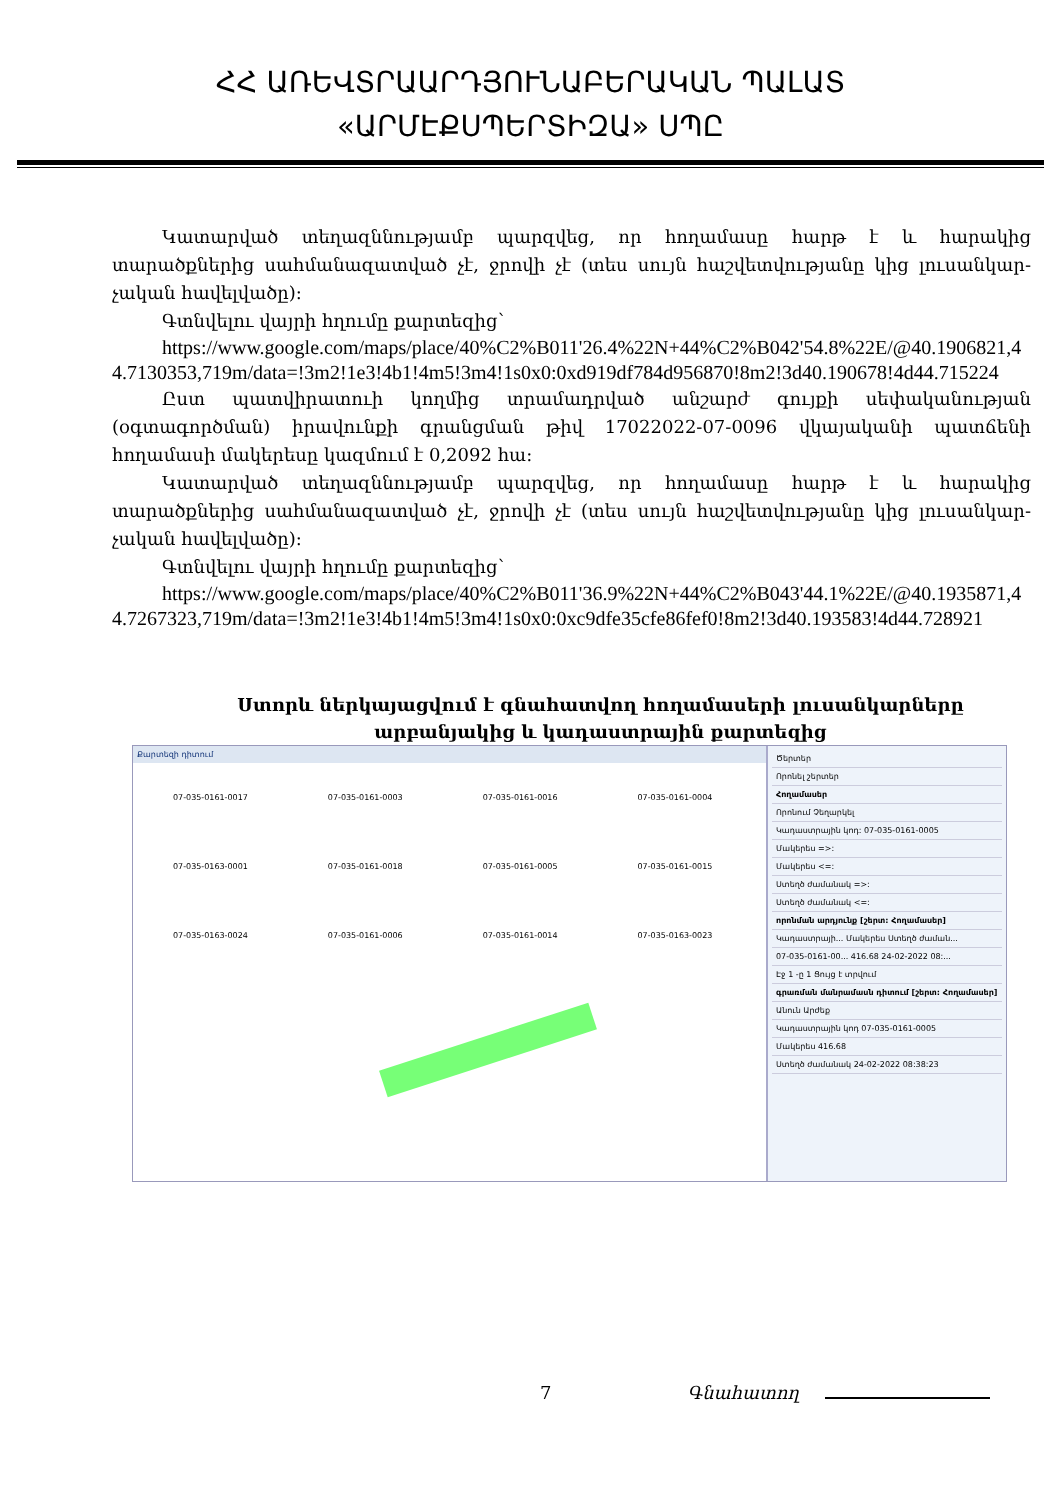ՀՀ ԱՌԵՎՏՐԱԱՐԴՅՈՒՆԱԲԵՐԱԿԱՆ ՊԱԼԱՏ
«ԱՐՄԷՔՍՊԵՐՏԻԶԱ» ՍՊԸ
Կատարված տեղազննությամբ պարզվեց, որ հողամասը հարթ է և հարակից տարածքներից սահմանազատված չէ, ջրովի չէ (տես սույն հաշվետվությանը կից լուսանկար-չական հավելվածը):
Գտնվելու վայրի հղումը քարտեզից՝
https://www.google.com/maps/place/40%C2%B011'26.4%22N+44%C2%B042'54.8%22E/@40.1906821,44.7130353,719m/data=!3m2!1e3!4b1!4m5!3m4!1s0x0:0xd919df784d956870!8m2!3d40.190678!4d44.715224
Ըստ պատվիրատուի կողմից տրամադրված անշարժ գույքի սեփականության (օգտագործման) իրավունքի գրանցման թիվ 17022022-07-0096 վկայականի պատճենի հողամասի մակերեսը կազմում է 0,2092 հա:
Կատարված տեղազննությամբ պարզվեց, որ հողամասը հարթ է և հարակից տարածքներից սահմանազատված չէ, ջրովի չէ (տես սույն հաշվետվությանը կից լուսանկար-չական հավելվածը):
Գտնվելու վայրի հղումը քարտեզից՝
https://www.google.com/maps/place/40%C2%B011'36.9%22N+44%C2%B043'44.1%22E/@40.1935871,44.7267323,719m/data=!3m2!1e3!4b1!4m5!3m4!1s0x0:0xc9dfe35cfe86fef0!8m2!3d40.193583!4d44.728921
Ստորև ներկայացվում է գնահատվող հողամասերի լուսանկարները արբանյակից և կադաստրային քարտեզից
Քարտեզի դիտում
07-035-0161-0017 07-035-0161-0003 07-035-0161-0016 07-035-0161-0004 07-035-0163-0001 07-035-0161-0018 07-035-0161-0005 07-035-0161-0015 07-035-0163-0024 07-035-0161-0006 07-035-0161-0014 07-035-0163-0023
Ծերտեր
Որոնել շերտեր
Հողամասեր
Որոնում Չեղարկել
Կադաստրային կոդ: 07-035-0161-0005
Մակերես =>:
Մակերես <=:
Ստեղծ ժամանակ =>:
Ստեղծ ժամանակ <=:
որոնման արդյունք [շերտ: Հողամասեր]
Կադաստրայի... Մակերես Ստեղծ ժաման...
07-035-0161-00... 416.68 24-02-2022 08:...
Էջ 1 -ը 1 Ցույց է տրվում
գրառման մանրամասն դիտում [շերտ: Հողամասեր]
Անուն Արժեք
Կադաստրային կոդ 07-035-0161-0005
Մակերես 416.68
Ստեղծ ժամանակ 24-02-2022 08:38:23
7 Գնահատող